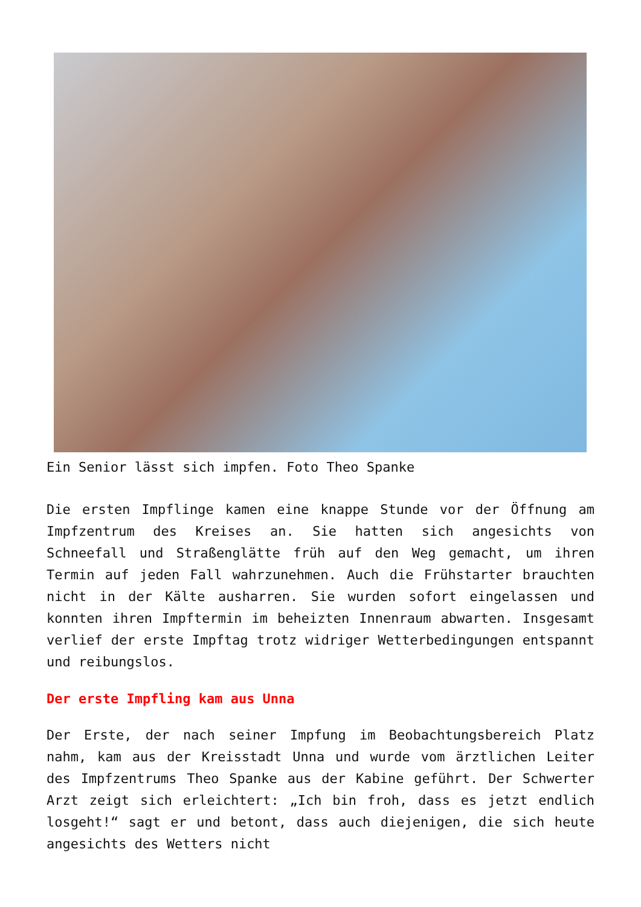Ein Senior lässt sich impfen. Foto Theo Spanke
Die ersten Impflinge kamen eine knappe Stunde vor der Öffnung am Impfzentrum des Kreises an. Sie hatten sich angesichts von Schneefall und Straßenglätte früh auf den Weg gemacht, um ihren Termin auf jeden Fall wahrzunehmen. Auch die Frühstarter brauchten nicht in der Kälte ausharren. Sie wurden sofort eingelassen und konnten ihren Impftermin im beheizten Innenraum abwarten. Insgesamt verlief der erste Impftag trotz widriger Wetterbedingungen entspannt und reibungslos.
Der erste Impfling kam aus Unna
Der Erste, der nach seiner Impfung im Beobachtungsbereich Platz nahm, kam aus der Kreisstadt Unna und wurde vom ärztlichen Leiter des Impfzentrums Theo Spanke aus der Kabine geführt. Der Schwerter Arzt zeigt sich erleichtert: „Ich bin froh, dass es jetzt endlich losgeht!“ sagt er und betont, dass auch diejenigen, die sich heute angesichts des Wetters nicht